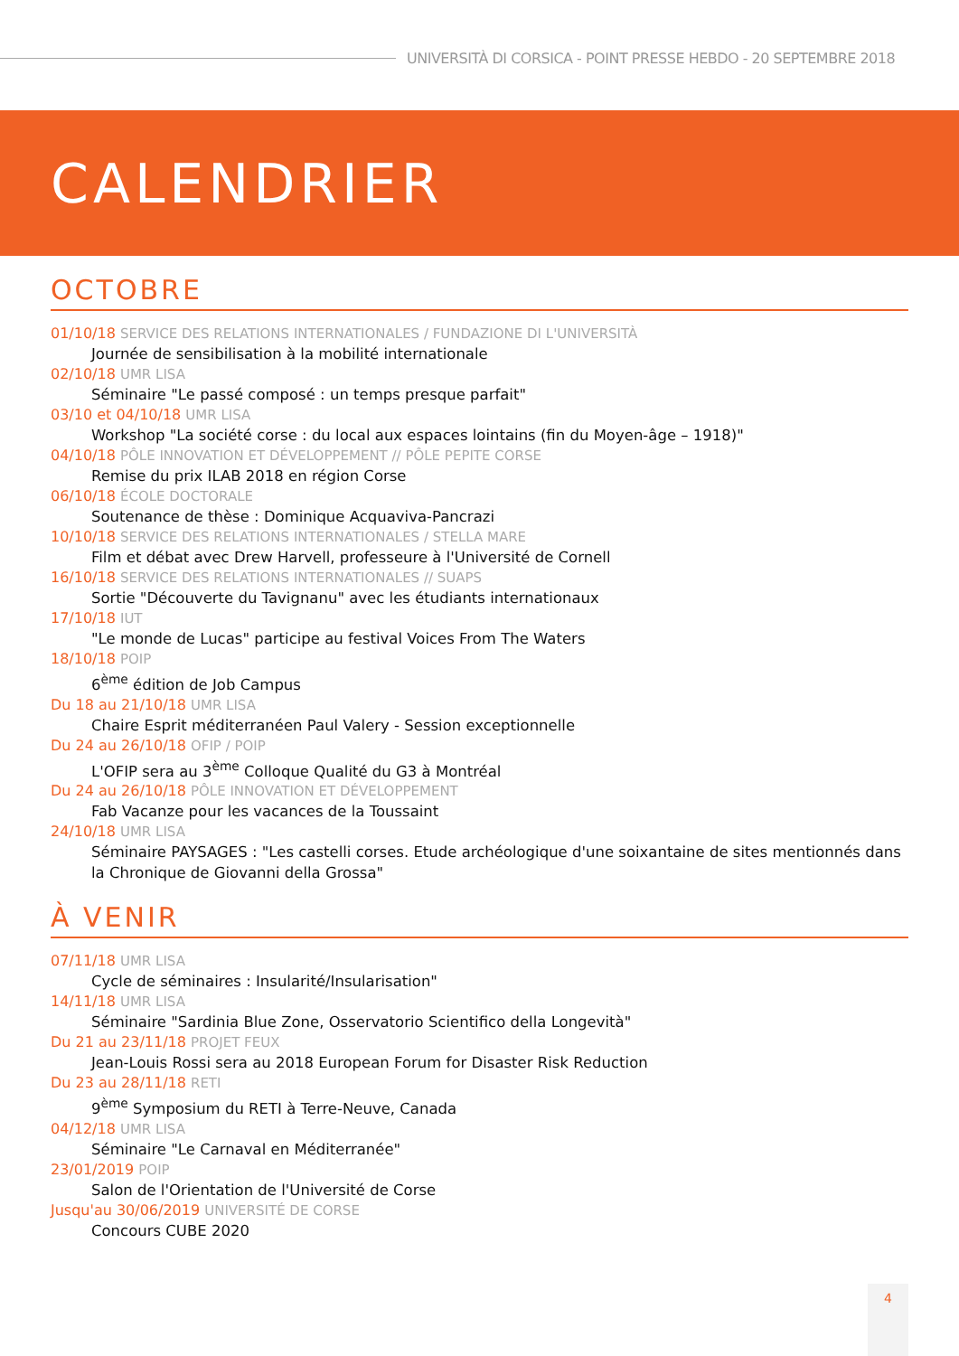UNIVERSITÀ DI CORSICA - POINT PRESSE HEBDO - 20 SEPTEMBRE 2018
CALENDRIER
OCTOBRE
01/10/18 SERVICE DES RELATIONS INTERNATIONALES / FUNDAZIONE DI L'UNIVERSITÀ
Journée de sensibilisation à la mobilité internationale
02/10/18 UMR LISA
Séminaire "Le passé composé : un temps presque parfait"
03/10 et 04/10/18 UMR LISA
Workshop "La société corse : du local aux espaces lointains (fin du Moyen-âge – 1918)"
04/10/18 PÔLE INNOVATION ET DÉVELOPPEMENT // PÔLE PEPITE CORSE
Remise du prix ILAB 2018 en région Corse
06/10/18 ÉCOLE DOCTORALE
Soutenance de thèse : Dominique Acquaviva-Pancrazi
10/10/18 SERVICE DES RELATIONS INTERNATIONALES / STELLA MARE
Film et débat avec Drew Harvell, professeure à l'Université de Cornell
16/10/18 SERVICE DES RELATIONS INTERNATIONALES // SUAPS
Sortie "Découverte du Tavignanu" avec les étudiants internationaux
17/10/18 IUT
"Le monde de Lucas" participe au festival Voices From The Waters
18/10/18 POIP
6<sup>ème</sup> édition de Job Campus
Du 18 au 21/10/18 UMR LISA
Chaire Esprit méditerranéen Paul Valery - Session exceptionnelle
Du 24 au 26/10/18 OFIP / POIP
L'OFIP sera au 3<sup>ème</sup> Colloque Qualité du G3 à Montréal
Du 24 au 26/10/18 PÔLE INNOVATION ET DÉVELOPPEMENT
Fab Vacanze pour les vacances de la Toussaint
24/10/18 UMR LISA
Séminaire PAYSAGES : "Les castelli corses. Etude archéologique d'une soixantaine de sites mentionnés dans la Chronique de Giovanni della Grossa"
À VENIR
07/11/18 UMR LISA
Cycle de séminaires : Insularité/Insularisation"
14/11/18 UMR LISA
Séminaire "Sardinia Blue Zone, Osservatorio Scientifico della Longevità"
Du 21 au 23/11/18 PROJET FEUX
Jean-Louis Rossi sera au 2018 European Forum for Disaster Risk Reduction
Du 23 au 28/11/18 RETI
9<sup>ème</sup> Symposium du RETI à Terre-Neuve, Canada
04/12/18 UMR LISA
Séminaire "Le Carnaval en Méditerranée"
23/01/2019 POIP
Salon de l'Orientation de l'Université de Corse
Jusqu'au 30/06/2019 UNIVERSITÉ DE CORSE
Concours CUBE 2020
4